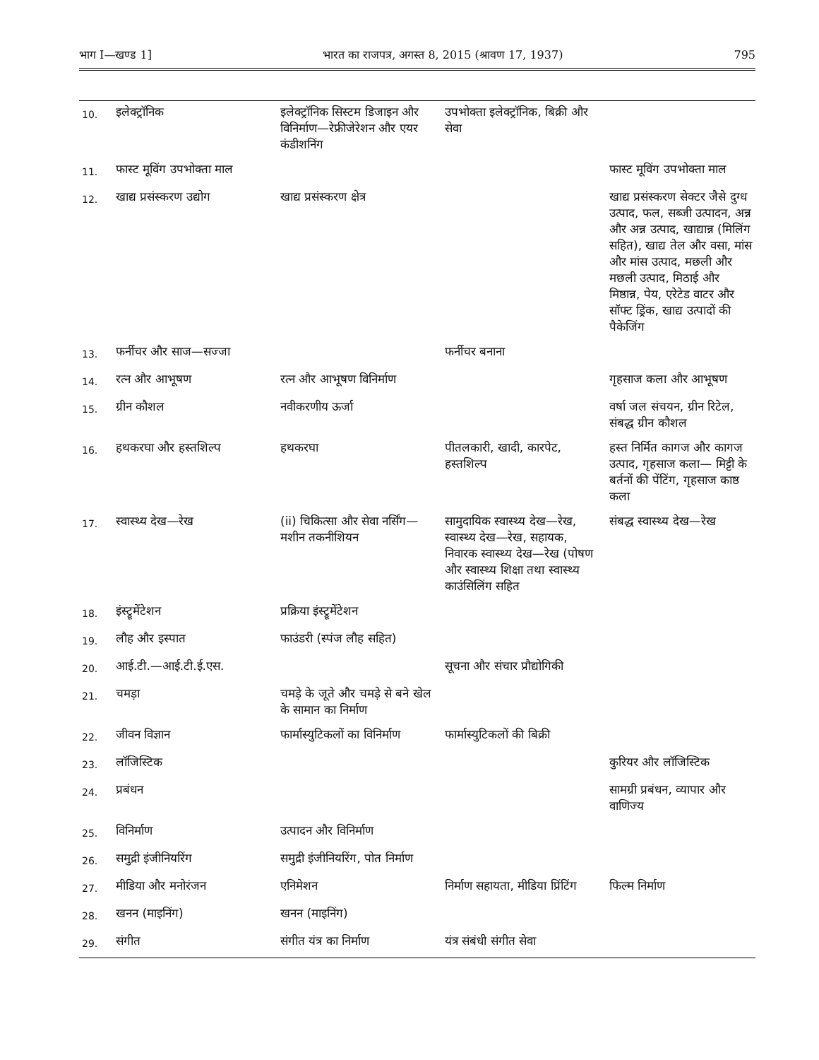भाग I—खण्ड 1] भारत का राजपत्र, अगस्त 8, 2015 (श्रावण 17, 1937) 795
| 10. | इलेक्ट्रॉनिक | इलेक्ट्रॉनिक सिस्टम डिजाइन और विनिर्माण—रेफ्रीजेरेशन और एयर कंडीशनिंग | उपभोक्ता इलेक्ट्रॉनिक, बिक्री और सेवा | |
| 11. | फास्ट मूविंग उपभोक्ता माल | | | फास्ट मूविंग उपभोक्ता माल |
| 12. | खाद्य प्रसंस्करण उद्योग | खाद्य प्रसंस्करण क्षेत्र | | खाद्य प्रसंस्करण सेक्टर जैसे दुग्ध उत्पाद, फल, सब्जी उत्पादन, अन्न और अन्न उत्पाद, खाद्यान्न (मिलिंग सहित), खाद्य तेल और वसा, मांस और मांस उत्पाद, मछली और मछली उत्पाद, मिठाई और मिष्ठान्न, पेय, एरेटेड वाटर और सॉफ्ट ड्रिंक, खाद्य उत्पादों की पैकेजिंग |
| 13. | फर्नीचर और साज—सज्जा | | फर्नीचर बनाना | |
| 14. | रत्न और आभूषण | रत्न और आभूषण विनिर्माण | | गृहसाज कला और आभूषण |
| 15. | ग्रीन कौशल | नवीकरणीय ऊर्जा | | वर्षा जल संचयन, ग्रीन रिटेल, संबद्ध ग्रीन कौशल |
| 16. | हथकरघा और हस्तशिल्प | हथकरघा | पीतलकारी, खादी, कारपेट, हस्तशिल्प | हस्त निर्मित कागज और कागज उत्पाद, गृहसाज कला— मिट्टी के बर्तनों की पेंटिंग, गृहसाज काष्ठ कला |
| 17. | स्वास्थ्य देख—रेख | (ii) चिकित्सा और सेवा नर्सिंग— मशीन तकनीशियन | सामुदायिक स्वास्थ्य देख—रेख, स्वास्थ्य देख—रेख, सहायक, निवारक स्वास्थ्य देख—रेख (पोषण और स्वास्थ्य शिक्षा तथा स्वास्थ्य काउंसिलिंग सहित | संबद्ध स्वास्थ्य देख—रेख |
| 18. | इंस्ट्रूमेंटेशन | प्रक्रिया इंस्ट्रूमेंटेशन | | |
| 19. | लौह और इस्पात | फाउंडरी (स्पंज लौह सहित) | | |
| 20. | आई.टी.—आई.टी.ई.एस. | | सूचना और संचार प्रौद्योगिकी | |
| 21. | चमड़ा | चमड़े के जूते और चमड़े से बने खेल के सामान का निर्माण | | |
| 22. | जीवन विज्ञान | फार्मास्युटिकलों का विनिर्माण | फार्मास्युटिकलों की बिक्री | |
| 23. | लॉजिस्टिक | | | कुरियर और लॉजिस्टिक |
| 24. | प्रबंधन | | | सामग्री प्रबंधन, व्यापार और वाणिज्य |
| 25. | विनिर्माण | उत्पादन और विनिर्माण | | |
| 26. | समुद्री इंजीनियरिंग | समुद्री इंजीनियरिंग, पोत निर्माण | | |
| 27. | मीडिया और मनोरंजन | एनिमेशन | निर्माण सहायता, मीडिया प्रिंटिंग | फिल्म निर्माण |
| 28. | खनन (माइनिंग) | खनन (माइनिंग) | | |
| 29. | संगीत | संगीत यंत्र का निर्माण | यंत्र संबंधी संगीत सेवा | |